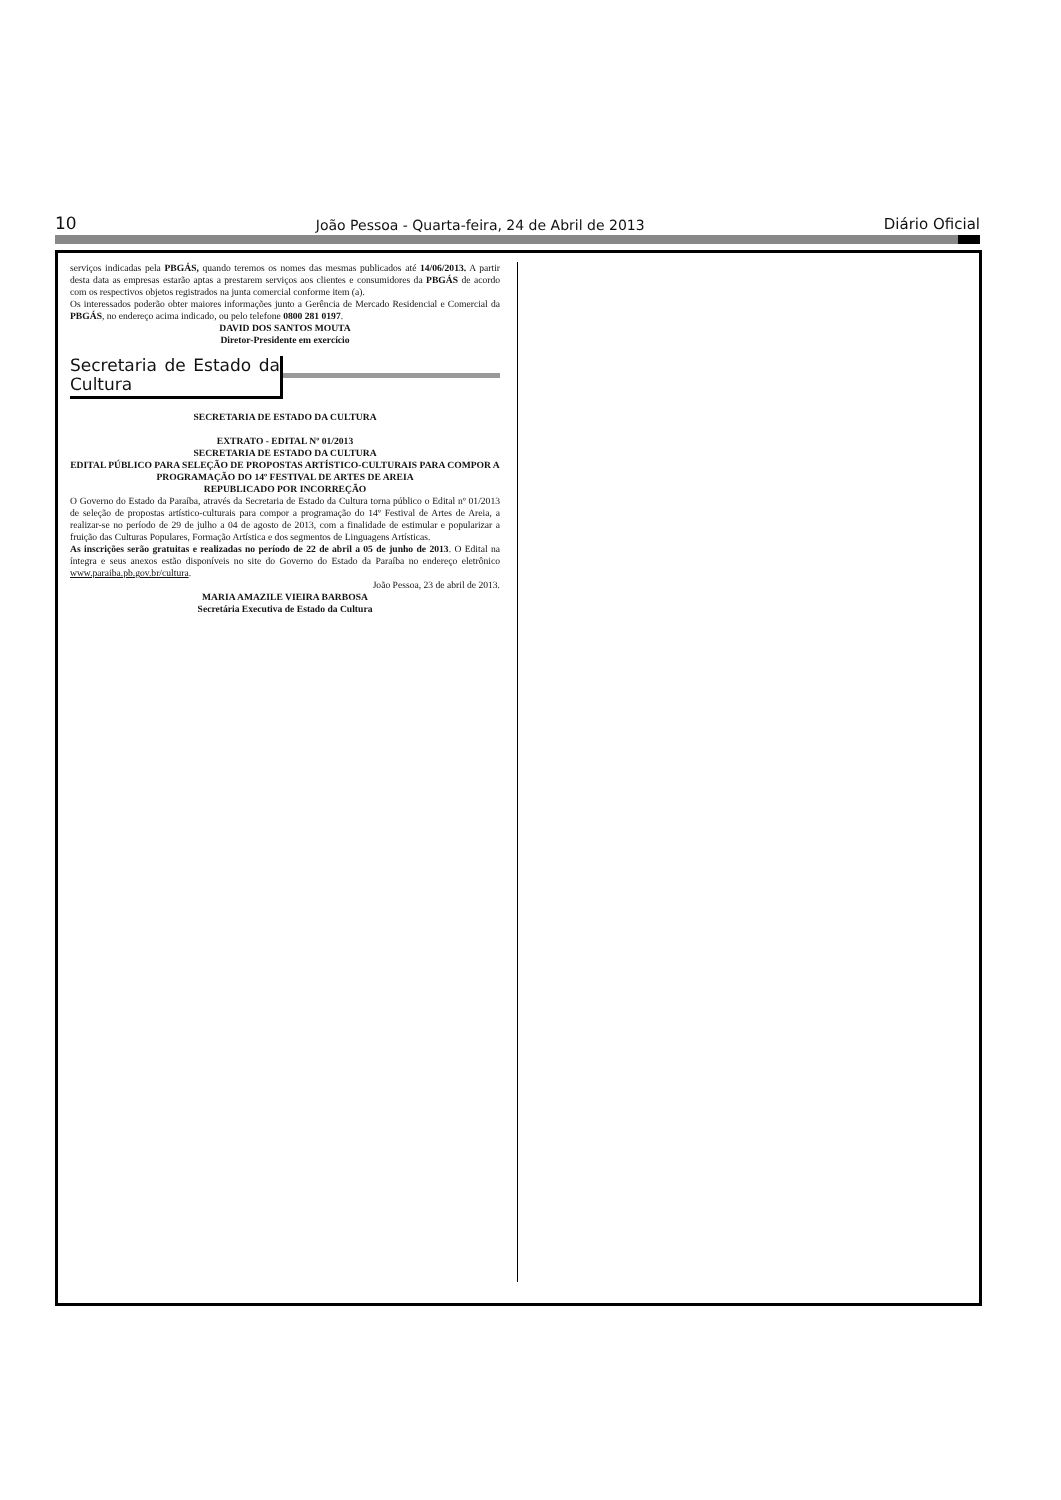10 João Pessoa - Quarta-feira, 24 de Abril de 2013 Diário Oficial
serviços indicadas pela PBGÁS, quando teremos os nomes das mesmas publicados até 14/06/2013. A partir desta data as empresas estarão aptas a prestarem serviços aos clientes e consumidores da PBGÁS de acordo com os respectivos objetos registrados na junta comercial conforme item (a).
Os interessados poderão obter maiores informações junto a Gerência de Mercado Residencial e Comercial da PBGÁS, no endereço acima indicado, ou pelo telefone 0800 281 0197.
DAVID DOS SANTOS MOUTA
Diretor-Presidente em exercício
Secretaria de Estado da Cultura
SECRETARIA DE ESTADO DA CULTURA
EXTRATO - EDITAL Nº 01/2013
SECRETARIA DE ESTADO DA CULTURA
EDITAL PÚBLICO PARA SELEÇÃO DE PROPOSTAS ARTÍSTICO-CULTURAIS PARA COMPOR A PROGRAMAÇÃO DO 14º FESTIVAL DE ARTES DE AREIA
REPUBLICADO POR INCORREÇÃO
O Governo do Estado da Paraíba, através da Secretaria de Estado da Cultura torna público o Edital nº 01/2013 de seleção de propostas artístico-culturais para compor a programação do 14º Festival de Artes de Areia, a realizar-se no período de 29 de julho a 04 de agosto de 2013, com a finalidade de estimular e popularizar a fruição das Culturas Populares, Formação Artística e dos segmentos de Linguagens Artísticas.
As inscrições serão gratuitas e realizadas no período de 22 de abril a 05 de junho de 2013. O Edital na íntegra e seus anexos estão disponíveis no site do Governo do Estado da Paraíba no endereço eletrônico www.paraiba.pb.gov.br/cultura.
João Pessoa, 23 de abril de 2013.
MARIA AMAZILE VIEIRA BARBOSA
Secretária Executiva de Estado da Cultura